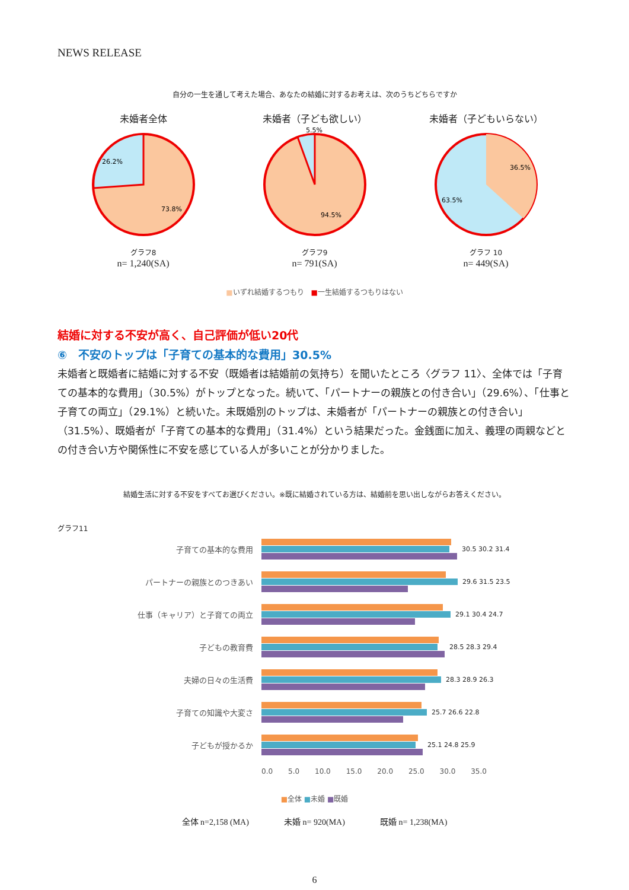NEWS RELEASE
自分の一生を通して考えた場合、あなたの結婚に対するお考えは、次のうちどちらですか
未婚者全体
26.2%
73.8%
グラフ8
n= 1,240(SA)
未婚者（子ども欲しい）
5.5%
94.5%
グラフ9
n= 791(SA)
未婚者（子どもいらない）
36.5%
63.5%
グラフ 10
n= 449(SA)
■いずれ結婚するつもり　■一生結婚するつもりはない
結婚に対する不安が高く、自己評価が低い20代
⑥　不安のトップは「子育ての基本的な費用」30.5%
未婚者と既婚者に結婚に対する不安（既婚者は結婚前の気持ち）を聞いたところ〈グラフ 11〉、全体では「子育ての基本的な費用」（30.5%）がトップとなった。続いて、「パートナーの親族との付き合い」（29.6%）、「仕事と子育ての両立」（29.1%）と続いた。未既婚別のトップは、未婚者が「パートナーの親族との付き合い」（31.5%）、既婚者が「子育ての基本的な費用」（31.4%）という結果だった。金銭面に加え、義理の両親などとの付き合い方や関係性に不安を感じている人が多いことが分かりました。
結婚生活に対する不安をすべてお選びください。※既に結婚されている方は、結婚前を思い出しながらお答えください。
グラフ11
子育ての基本的な費用
30.5 30.2 31.4
パートナーの親族とのつきあい
29.6 31.5 23.5
仕事（キャリア）と子育ての両立
29.1 30.4 24.7
子どもの教育費
28.5 28.3 29.4
夫婦の日々の生活費
28.3 28.9 26.3
子育ての知識や大変さ
25.7 26.6 22.8
子どもが授かるか
25.1 24.8 25.9
0.0 5.0 10.0 15.0 20.0 25.0 30.0 35.0
■全体 ■未婚 ■既婚
全体 n=2,158 (MA) 未婚 n= 920(MA) 既婚 n= 1,238(MA)
6